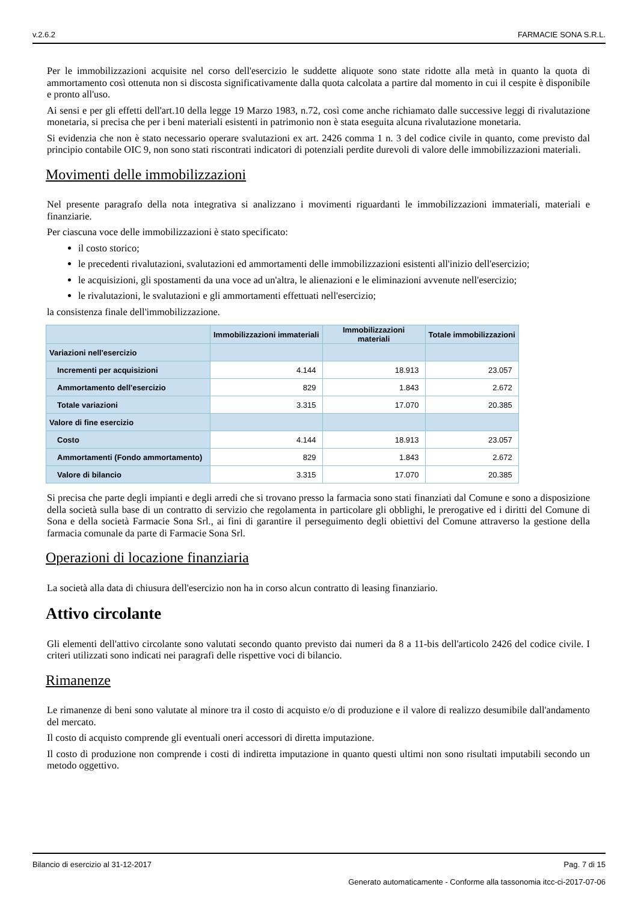v.2.6.2 FARMACIE SONA S.R.L.
Per le immobilizzazioni acquisite nel corso dell'esercizio le suddette aliquote sono state ridotte alla metà in quanto la quota di ammortamento così ottenuta non si discosta significativamente dalla quota calcolata a partire dal momento in cui il cespite è disponibile e pronto all'uso.
Ai sensi e per gli effetti dell'art.10 della legge 19 Marzo 1983, n.72, così come anche richiamato dalle successive leggi di rivalutazione monetaria, si precisa che per i beni materiali esistenti in patrimonio non è stata eseguita alcuna rivalutazione monetaria.
Si evidenzia che non è stato necessario operare svalutazioni ex art. 2426 comma 1 n. 3 del codice civile in quanto, come previsto dal principio contabile OIC 9, non sono stati riscontrati indicatori di potenziali perdite durevoli di valore delle immobilizzazioni materiali.
Movimenti delle immobilizzazioni
Nel presente paragrafo della nota integrativa si analizzano i movimenti riguardanti le immobilizzazioni immateriali, materiali e finanziarie.
Per ciascuna voce delle immobilizzazioni è stato specificato:
il costo storico;
le precedenti rivalutazioni, svalutazioni ed ammortamenti delle immobilizzazioni esistenti all'inizio dell'esercizio;
le acquisizioni, gli spostamenti da una voce ad un'altra, le alienazioni e le eliminazioni avvenute nell'esercizio;
le rivalutazioni, le svalutazioni e gli ammortamenti effettuati nell'esercizio;
la consistenza finale dell'immobilizzazione.
| | Immobilizzazioni immateriali | Immobilizzazioni materiali | Totale immobilizzazioni |
| --- | --- | --- | --- |
| Variazioni nell'esercizio | | | |
| Incrementi per acquisizioni | 4.144 | 18.913 | 23.057 |
| Ammortamento dell'esercizio | 829 | 1.843 | 2.672 |
| Totale variazioni | 3.315 | 17.070 | 20.385 |
| Valore di fine esercizio | | | |
| Costo | 4.144 | 18.913 | 23.057 |
| Ammortamenti (Fondo ammortamento) | 829 | 1.843 | 2.672 |
| Valore di bilancio | 3.315 | 17.070 | 20.385 |
Si precisa che parte degli impianti e degli arredi che si trovano presso la farmacia sono stati finanziati dal Comune e sono a disposizione della società sulla base di un contratto di servizio che regolamenta in particolare gli obblighi, le prerogative ed i diritti del Comune di Sona e della società Farmacie Sona Srl., ai fini di garantire il perseguimento degli obiettivi del Comune attraverso la gestione della farmacia comunale da parte di Farmacie Sona Srl.
Operazioni di locazione finanziaria
La società alla data di chiusura dell'esercizio non ha in corso alcun contratto di leasing finanziario.
Attivo circolante
Gli elementi dell'attivo circolante sono valutati secondo quanto previsto dai numeri da 8 a 11-bis dell'articolo 2426 del codice civile. I criteri utilizzati sono indicati nei paragrafi delle rispettive voci di bilancio.
Rimanenze
Le rimanenze di beni sono valutate al minore tra il costo di acquisto e/o di produzione e il valore di realizzo desumibile dall'andamento del mercato.
Il costo di acquisto comprende gli eventuali oneri accessori di diretta imputazione.
Il costo di produzione non comprende i costi di indiretta imputazione in quanto questi ultimi non sono risultati imputabili secondo un metodo oggettivo.
Bilancio di esercizio al 31-12-2017 Pag. 7 di 15
Generato automaticamente - Conforme alla tassonomia itcc-ci-2017-07-06